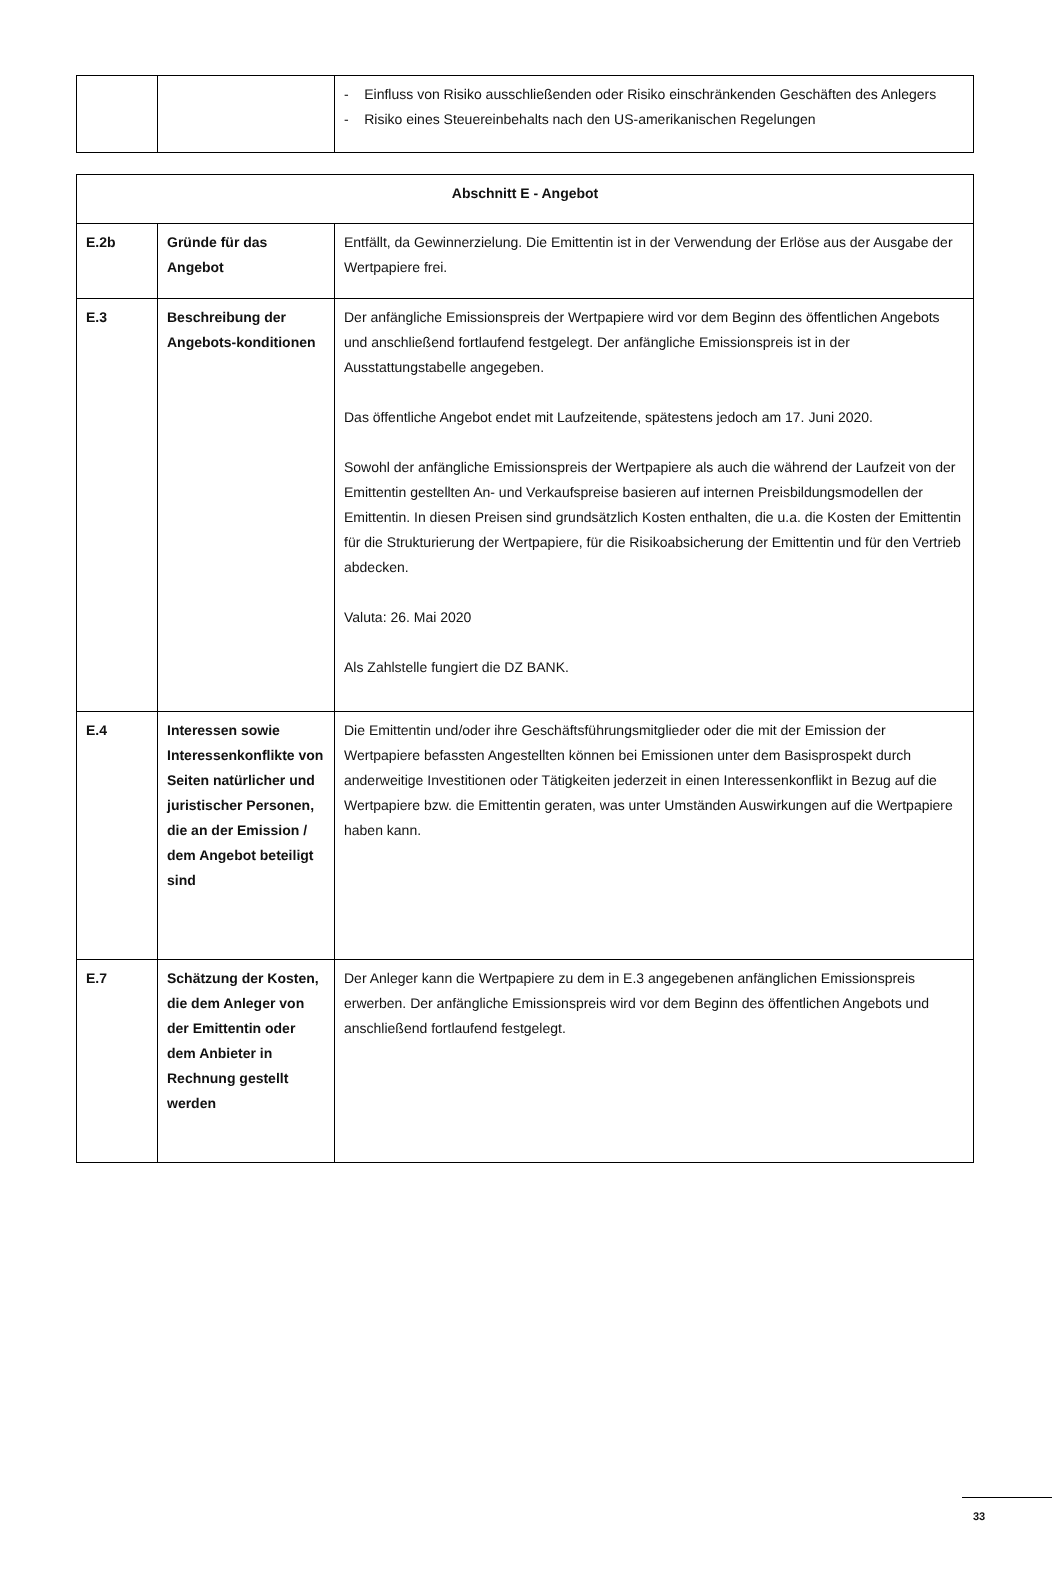| | | - Einfluss von Risiko ausschließenden oder Risiko einschränkenden Geschäften des Anlegers - Risiko eines Steuereinbehalts nach den US-amerikanischen Regelungen |
| Abschnitt E - Angebot | | |
| --- | --- | --- |
| E.2b | Gründe für das Angebot | Entfällt, da Gewinnerzielung. Die Emittentin ist in der Verwendung der Erlöse aus der Ausgabe der Wertpapiere frei. |
| E.3 | Beschreibung der Angebots-konditionen | Der anfängliche Emissionspreis der Wertpapiere wird vor dem Beginn des öffentlichen Angebots und anschließend fortlaufend festgelegt. Der anfängliche Emissionspreis ist in der Ausstattungstabelle angegeben. Das öffentliche Angebot endet mit Laufzeitende, spätestens jedoch am 17. Juni 2020. Sowohl der anfängliche Emissionspreis der Wertpapiere als auch die während der Laufzeit von der Emittentin gestellten An- und Verkaufspreise basieren auf internen Preisbildungsmodellen der Emittentin. In diesen Preisen sind grundsätzlich Kosten enthalten, die u.a. die Kosten der Emittentin für die Strukturierung der Wertpapiere, für die Risikoabsicherung der Emittentin und für den Vertrieb abdecken. Valuta: 26. Mai 2020 Als Zahlstelle fungiert die DZ BANK. |
| E.4 | Interessen sowie Interessenkonflikte von Seiten natürlicher und juristischer Personen, die an der Emission / dem Angebot beteiligt sind | Die Emittentin und/oder ihre Geschäftsführungsmitglieder oder die mit der Emission der Wertpapiere befassten Angestellten können bei Emissionen unter dem Basisprospekt durch anderweitige Investitionen oder Tätigkeiten jederzeit in einen Interessenkonflikt in Bezug auf die Wertpapiere bzw. die Emittentin geraten, was unter Umständen Auswirkungen auf die Wertpapiere haben kann. |
| E.7 | Schätzung der Kosten, die dem Anleger von der Emittentin oder dem Anbieter in Rechnung gestellt werden | Der Anleger kann die Wertpapiere zu dem in E.3 angegebenen anfänglichen Emissionspreis erwerben. Der anfängliche Emissionspreis wird vor dem Beginn des öffentlichen Angebots und anschließend fortlaufend festgelegt. |
33